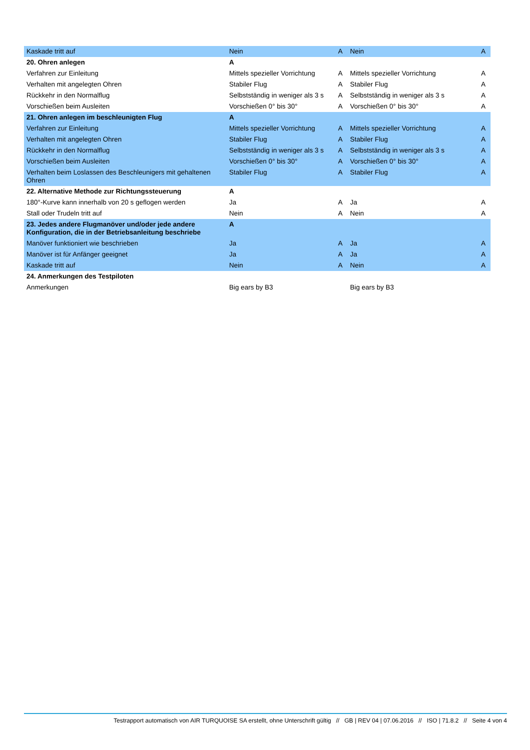| Kaskade tritt auf | Nein | A | Nein | A |
| 20. Ohren anlegen | A | | | |
| Verfahren zur Einleitung | Mittels spezieller Vorrichtung | A | Mittels spezieller Vorrichtung | A |
| Verhalten mit angelegten Ohren | Stabiler Flug | A | Stabiler Flug | A |
| Rückkehr in den Normalflug | Selbstständig in weniger als 3 s | A | Selbstständig in weniger als 3 s | A |
| Vorschießen beim Ausleiten | Vorschießen 0° bis 30° | A | Vorschießen 0° bis 30° | A |
| 21. Ohren anlegen im beschleunigten Flug | A | | | |
| Verfahren zur Einleitung | Mittels spezieller Vorrichtung | A | Mittels spezieller Vorrichtung | A |
| Verhalten mit angelegten Ohren | Stabiler Flug | A | Stabiler Flug | A |
| Rückkehr in den Normalflug | Selbstständig in weniger als 3 s | A | Selbstständig in weniger als 3 s | A |
| Vorschießen beim Ausleiten | Vorschießen 0° bis 30° | A | Vorschießen 0° bis 30° | A |
| Verhalten beim Loslassen des Beschleunigers mit gehaltenen Ohren | Stabiler Flug | A | Stabiler Flug | A |
| 22. Alternative Methode zur Richtungssteuerung | A | | | |
| 180°-Kurve kann innerhalb von 20 s geflogen werden | Ja | A | Ja | A |
| Stall oder Trudeln tritt auf | Nein | A | Nein | A |
| 23. Jedes andere Flugmanöver und/oder jede andere Konfiguration, die in der Betriebsanleitung beschriebe | A | | | |
| Manöver funktioniert wie beschrieben | Ja | A | Ja | A |
| Manöver ist für Anfänger geeignet | Ja | A | Ja | A |
| Kaskade tritt auf | Nein | A | Nein | A |
| 24. Anmerkungen des Testpiloten | | | | |
| Anmerkungen | Big ears by B3 | | Big ears by B3 | |
Testrapport automatisch von AIR TURQUOISE SA erstellt, ohne Unterschrift gültig // GB | REV 04 | 07.06.2016 // ISO | 71.8.2 // Seite 4 von 4